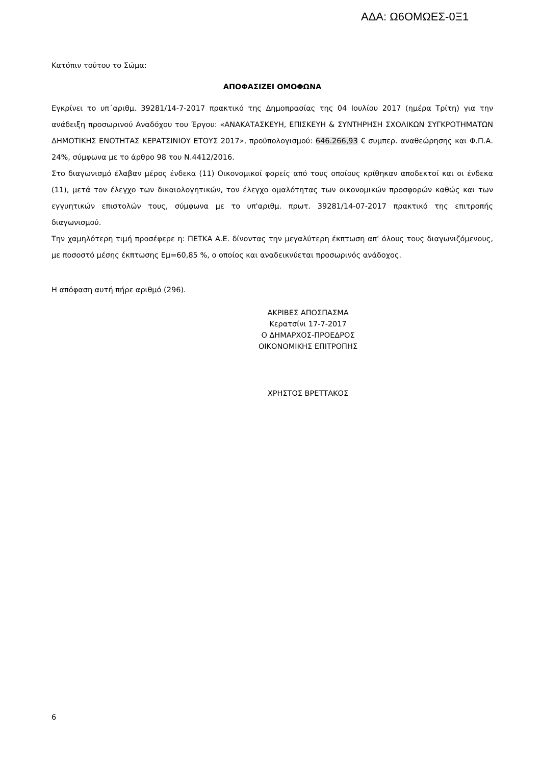ΑΔΑ: Ω6ΟΜΩΕΣ-0Ξ1
Κατόπιν τούτου το Σώμα:
ΑΠΟΦΑΣΙΖΕΙ ΟΜΟΦΩΝΑ
Εγκρίνει το υπ΄αριθμ. 39281/14-7-2017 πρακτικό της Δημοπρασίας της 04 Ιουλίου 2017 (ημέρα Τρίτη) για την ανάδειξη προσωρινού Αναδόχου του Έργου: «ΑΝΑΚΑΤΑΣΚΕΥΗ, ΕΠΙΣΚΕΥΗ & ΣΥΝΤΗΡΗΣΗ ΣΧΟΛΙΚΩΝ ΣΥΓΚΡΟΤΗΜΑΤΩΝ ΔΗΜΟΤΙΚΗΣ ΕΝΟΤΗΤΑΣ ΚΕΡΑΤΣΙΝΙΟΥ ΕΤΟΥΣ 2017», προϋπολογισμού: 646.266,93 € συμπερ. αναθεώρησης και Φ.Π.Α. 24%, σύμφωνα με το άρθρο 98 του Ν.4412/2016.
Στο διαγωνισμό έλαβαν μέρος ένδεκα (11) Οικονομικοί φορείς από τους οποίους κρίθηκαν αποδεκτοί και οι ένδεκα (11), μετά τον έλεγχο των δικαιολογητικών, τον έλεγχο ομαλότητας των οικονομικών προσφορών καθώς και των εγγυητικών επιστολών τους, σύμφωνα με το υπ'αριθμ. πρωτ. 39281/14-07-2017 πρακτικό της επιτροπής διαγωνισμού.
Την χαμηλότερη τιμή προσέφερε η: ΠΕΤΚΑ Α.Ε. δίνοντας την μεγαλύτερη έκπτωση απ' όλους τους διαγωνιζόμενους, με ποσοστό μέσης έκπτωσης Εμ=60,85 %, ο οποίος και αναδεικνύεται προσωρινός ανάδοχος.
Η απόφαση αυτή πήρε αριθμό (296).
ΑΚΡΙΒΕΣ ΑΠΟΣΠΑΣΜΑ
Κερατσίνι 17-7-2017
Ο ΔΗΜΑΡΧΟΣ-ΠΡΟΕΔΡΟΣ
ΟΙΚΟΝΟΜΙΚΗΣ ΕΠΙΤΡΟΠΗΣ
ΧΡΗΣΤΟΣ ΒΡΕΤΤΑΚΟΣ
6